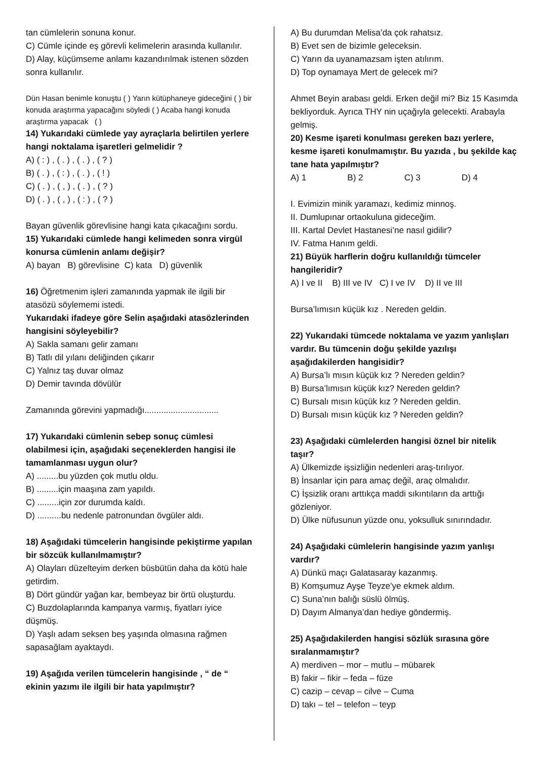tan cümlelerin sonuna konur.
C) Cümle içinde eş görevli kelimelerin arasında kullanılır.
D) Alay, küçümseme anlamı kazandırılmak istenen sözden sonra kullanılır.
Dün Hasan benimle konuştu ( ) Yarın kütüphaneye gideceğini ( ) bir konuda araştırma yapacağını söyledi ( ) Acaba hangi konuda araştırma yapacak ( )
14) Yukarıdaki cümlede yay ayraçlarla belirtilen yerlere hangi noktalama işaretleri gelmelidir ?
A) ( : ) , ( . ) , ( . ) , ( ? )
B) ( . ) , ( : ) , ( . ) , ( ! )
C) ( . ) , ( , ) , ( . ) , ( ? )
D) ( . ) , ( , ) , ( : ) , ( ? )
Bayan güvenlik görevlisine hangi kata çıkacağını sordu.
15) Yukarıdaki cümlede hangi kelimeden sonra virgül konursa cümlenin anlamı değişir?
A) bayan B) görevlisine C) kata D) güvenlik
16) Öğretmenim işleri zamanında yapmak ile ilgili bir atasözü söylememi istedi.
Yukarıdaki ifadeye göre Selin aşağıdaki atasözlerinden hangisini söyleyebilir?
A) Sakla samanı gelir zamanı
B) Tatlı dil yılanı deliğinden çıkarır
C) Yalnız taş duvar olmaz
D) Demir tavında dövülür
Zamanında görevini yapmadığı...............................
17) Yukarıdaki cümlenin sebep sonuç cümlesi olabilmesi için, aşağıdaki seçeneklerden hangisi ile tamamlanması uygun olur?
A) .........bu yüzden çok mutlu oldu.
B) .........için maaşına zam yapıldı.
C) .........için zor durumda kaldı.
D) ..........bu nedenle patronundan övgüler aldı.
18) Aşağıdaki tümcelerin hangisinde pekiştirme yapılan bir sözcük kullanılmamıştır?
A) Olayları düzelteyim derken büsbütün daha da kötü hale getirdim.
B) Dört gündür yağan kar, bembeyaz bir örtü oluşturdu.
C) Buzdolaplarında kampanya varmış, fiyatları iyice düşmüş.
D) Yaşlı adam seksen beş yaşında olmasına rağmen sapasağlam ayaktaydı.
19) Aşağıda verilen tümcelerin hangisinde , “ de “ ekinin yazımı ile ilgili bir hata yapılmıştır?
A) Bu durumdan Melisa’da çok rahatsız.
B) Evet sen de bizimle geleceksin.
C) Yarın da uyanamazsam işten atılırım.
D) Top oynamaya Mert de gelecek mi?
Ahmet Beyin arabası geldi. Erken değil mi? Biz 15 Kasımda bekliyorduk. Ayrıca THY nin uçağıyla gelecekti. Arabayla gelmiş.
20) Kesme işareti konulması gereken bazı yerlere, kesme işareti konulmamıştır. Bu yazıda , bu şekilde kaç tane hata yapılmıştır?
A) 1 B) 2 C) 3 D) 4
I. Evimizin minik yaramazı, kedimiz minnoş.
II. Dumlupınar ortaokuluna gideceğim.
III. Kartal Devlet Hastanesi’ne nasıl gidilir?
IV. Fatma Hanım geldi.
21) Büyük harflerin doğru kullanıldığı tümceler hangileridir?
A) I ve II B) III ve IV C) I ve IV D) II ve III
Bursa’lımısın küçük kız . Nereden geldin.
22) Yukarıdaki tümcede noktalama ve yazım yanlışları vardır. Bu tümcenin doğu şekilde yazılışı aşağıdakilerden hangisidir?
A) Bursa’lı mısın küçük kız ? Nereden geldin?
B) Bursa’lımısın küçük kız? Nereden geldin?
C) Bursalı mısın küçük kız ? Nereden geldin.
D) Bursalı mısın küçük kız ? Nereden geldin?
23) Aşağıdaki cümlelerden hangisi öznel bir nitelik taşır?
A) Ülkemizde işsizliğin nedenleri araş-tırılıyor.
B) İnsanlar için para amaç değil, araç olmalıdır.
C) İşsizlik oranı arttıkça maddi sıkıntıların da arttığı gözleniyor.
D) Ülke nüfusunun yüzde onu, yoksulluk sınırındadır.
24) Aşağıdaki cümlelerin hangisinde yazım yanlışı vardır?
A) Dünkü maçı Galatasaray kazanmış.
B) Komşumuz Ayşe Teyze’ye ekmek aldım.
C) Suna’nın balığı süslü ölmüş.
D) Dayım Almanya’dan hediye göndermiş.
25) Aşağıdakilerden hangisi sözlük sırasına göre sıralanmamıştır?
A) merdiven – mor – mutlu – mübarek
B) fakir – fikir – feda – füze
C) cazip – cevap – cilve – Cuma
D) takı – tel – telefon – teyp